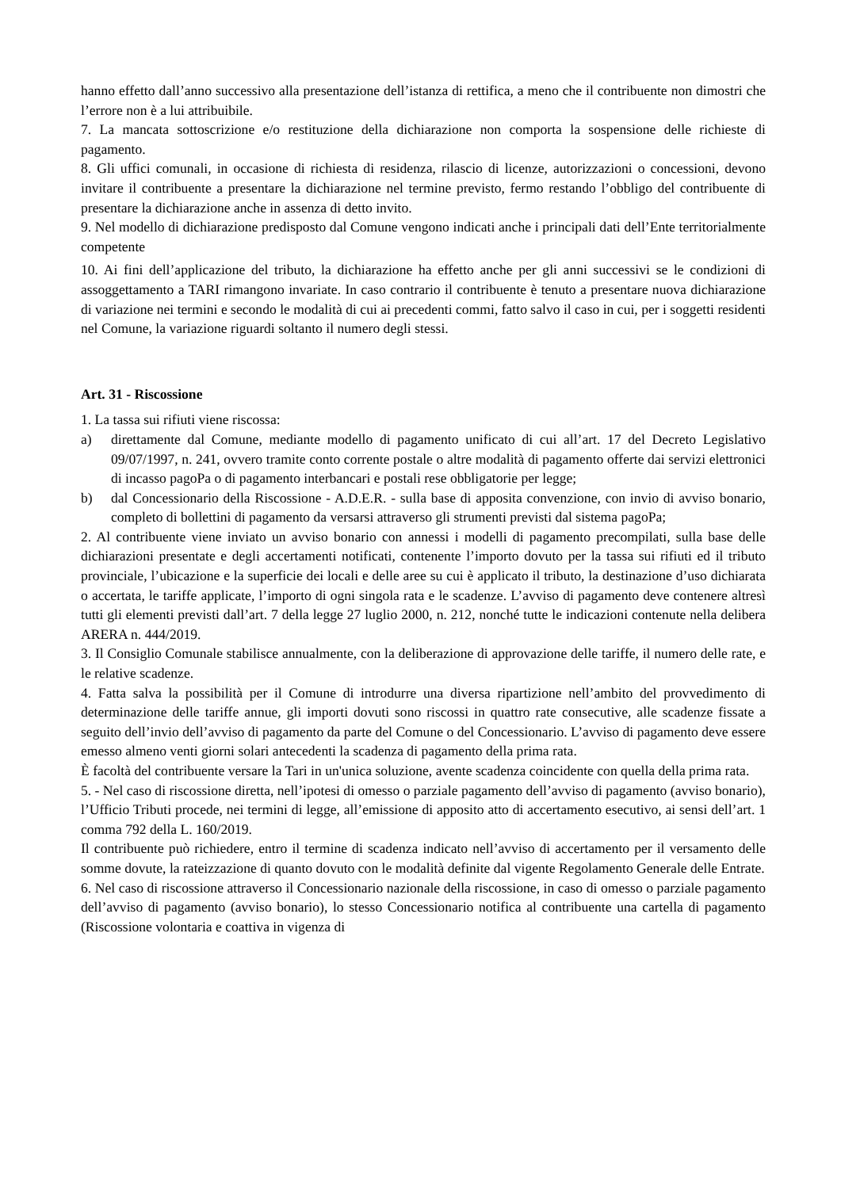hanno effetto dall’anno successivo alla presentazione dell’istanza di rettifica, a meno che il contribuente non dimostri che l’errore non è a lui attribuibile.
7. La mancata sottoscrizione e/o restituzione della dichiarazione non comporta la sospensione delle richieste di pagamento.
8. Gli uffici comunali, in occasione di richiesta di residenza, rilascio di licenze, autorizzazioni o concessioni, devono invitare il contribuente a presentare la dichiarazione nel termine previsto, fermo restando l’obbligo del contribuente di presentare la dichiarazione anche in assenza di detto invito.
9. Nel modello di dichiarazione predisposto dal Comune vengono indicati anche i principali dati dell’Ente territorialmente competente
10. Ai fini dell’applicazione del tributo, la dichiarazione ha effetto anche per gli anni successivi se le condizioni di assoggettamento a TARI rimangono invariate. In caso contrario il contribuente è tenuto a presentare nuova dichiarazione di variazione nei termini e secondo le modalità di cui ai precedenti commi, fatto salvo il caso in cui, per i soggetti residenti nel Comune, la variazione riguardi soltanto il numero degli stessi.
Art. 31 - Riscossione
1. La tassa sui rifiuti viene riscossa:
a) direttamente dal Comune, mediante modello di pagamento unificato di cui all’art. 17 del Decreto Legislativo 09/07/1997, n. 241, ovvero tramite conto corrente postale o altre modalità di pagamento offerte dai servizi elettronici di incasso pagoPa o di pagamento interbancari e postali rese obbligatorie per legge;
b) dal Concessionario della Riscossione - A.D.E.R. - sulla base di apposita convenzione, con invio di avviso bonario, completo di bollettini di pagamento da versarsi attraverso gli strumenti previsti dal sistema pagoPa;
2. Al contribuente viene inviato un avviso bonario con annessi i modelli di pagamento precompilati, sulla base delle dichiarazioni presentate e degli accertamenti notificati, contenente l’importo dovuto per la tassa sui rifiuti ed il tributo provinciale, l’ubicazione e la superficie dei locali e delle aree su cui è applicato il tributo, la destinazione d’uso dichiarata o accertata, le tariffe applicate, l’importo di ogni singola rata e le scadenze. L’avviso di pagamento deve contenere altresì tutti gli elementi previsti dall’art. 7 della legge 27 luglio 2000, n. 212, nonché tutte le indicazioni contenute nella delibera ARERA n. 444/2019.
3. Il Consiglio Comunale stabilisce annualmente, con la deliberazione di approvazione delle tariffe, il numero delle rate, e le relative scadenze.
4. Fatta salva la possibilità per il Comune di introdurre una diversa ripartizione nell’ambito del provvedimento di determinazione delle tariffe annue, gli importi dovuti sono riscossi in quattro rate consecutive, alle scadenze fissate a seguito dell’invio dell’avviso di pagamento da parte del Comune o del Concessionario. L’avviso di pagamento deve essere emesso almeno venti giorni solari antecedenti la scadenza di pagamento della prima rata.
È facoltà del contribuente versare la Tari in un'unica soluzione, avente scadenza coincidente con quella della prima rata.
5. - Nel caso di riscossione diretta, nell’ipotesi di omesso o parziale pagamento dell’avviso di pagamento (avviso bonario), l’Ufficio Tributi procede, nei termini di legge, all’emissione di apposito atto di accertamento esecutivo, ai sensi dell’art. 1 comma 792 della L. 160/2019.
Il contribuente può richiedere, entro il termine di scadenza indicato nell’avviso di accertamento per il versamento delle somme dovute, la rateizzazione di quanto dovuto con le modalità definite dal vigente Regolamento Generale delle Entrate.
6. Nel caso di riscossione attraverso il Concessionario nazionale della riscossione, in caso di omesso o parziale pagamento dell’avviso di pagamento (avviso bonario), lo stesso Concessionario notifica al contribuente una cartella di pagamento (Riscossione volontaria e coattiva in vigenza di